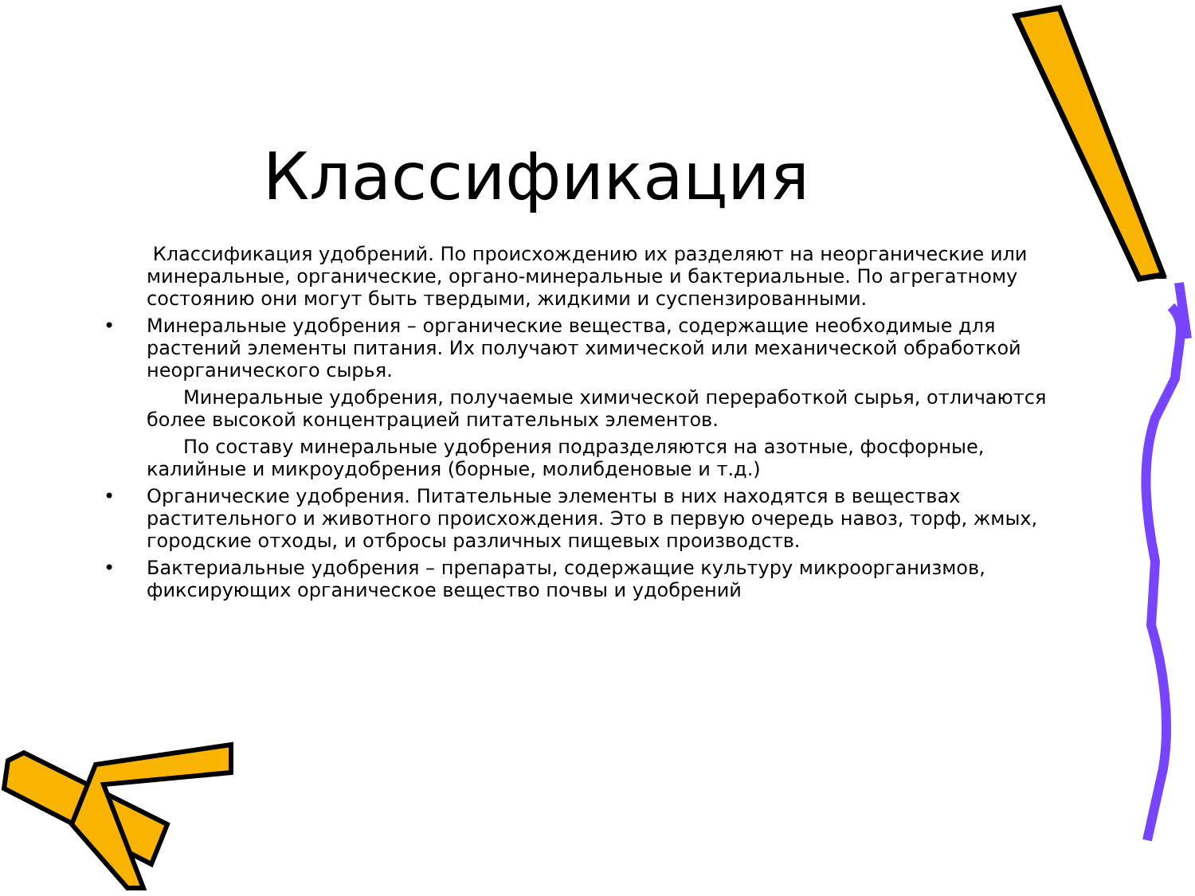Классификация
Классификация удобрений. По происхождению их разделяют на неорганические или минеральные, органические, органо-минеральные и бактериальные. По агрегатному состоянию они могут быть твердыми, жидкими и суспензированными.
• Минеральные удобрения – органические вещества, содержащие необходимые для растений элементы питания. Их получают химической или механической обработкой неорганического сырья.
Минеральные удобрения, получаемые химической переработкой сырья, отличаются более высокой концентрацией питательных элементов.
По составу минеральные удобрения подразделяются на азотные, фосфорные, калийные и микроудобрения (борные, молибденовые и т.д.)
• Органические удобрения. Питательные элементы в них находятся в веществах растительного и животного происхождения. Это в первую очередь навоз, торф, жмых, городские отходы, и отбросы различных пищевых производств.
• Бактериальные удобрения – препараты, содержащие культуру микроорганизмов, фиксирующих органическое вещество почвы и удобрений